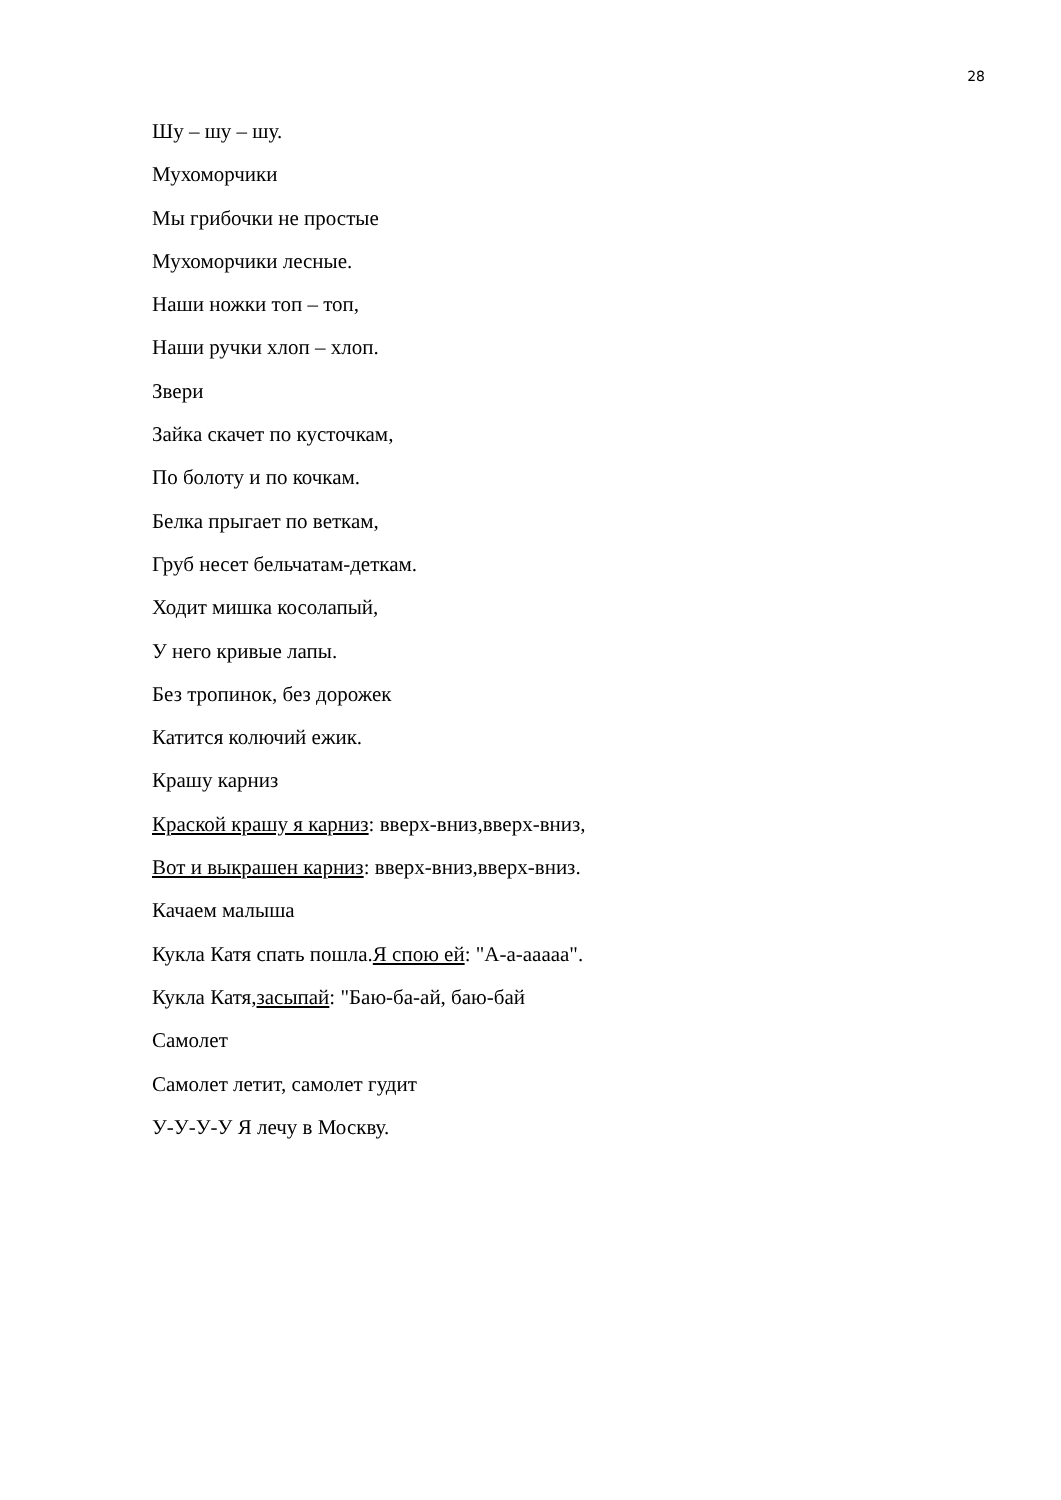28
Шу – шу – шу.
Мухоморчики
Мы грибочки не простые
Мухоморчики лесные.
Наши ножки топ – топ,
Наши ручки хлоп – хлоп.
Звери
Зайка скачет по кусточкам,
По болоту и по кочкам.
Белка прыгает по веткам,
Груб несет бельчатам-деткам.
Ходит мишка косолапый,
У него кривые лапы.
Без тропинок, без дорожек
Катится колючий ежик.
Крашу карниз
Краской крашу я карниз: вверх-вниз,вверх-вниз,
Вот и выкрашен карниз: вверх-вниз,вверх-вниз.
Качаем малыша
Кукла Катя спать пошла.Я спою ей: "А-а-ааааа".
Кукла Катя,засыпай: "Баю-ба-ай, баю-бай
Самолет
Самолет летит, самолет гудит
У-У-У-У Я лечу в Москву.